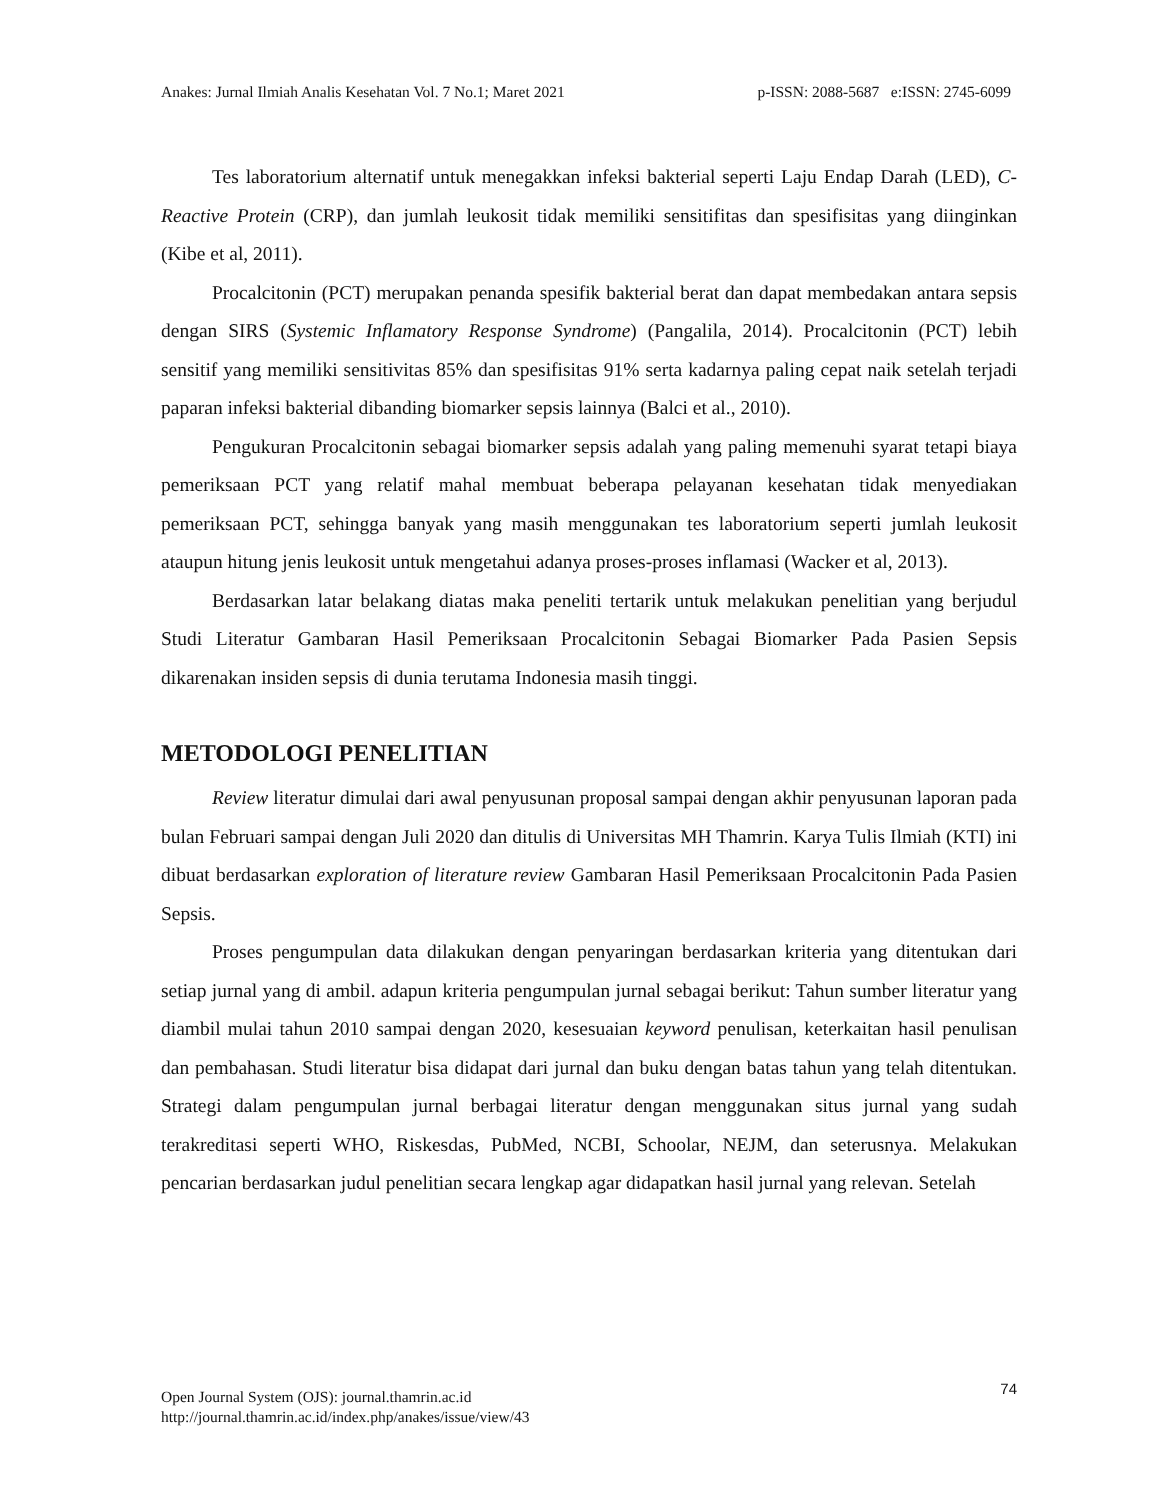Anakes: Jurnal Ilmiah Analis Kesehatan Vol. 7 No.1; Maret 2021 p-ISSN: 2088-5687 e:ISSN: 2745-6099
Tes laboratorium alternatif untuk menegakkan infeksi bakterial seperti Laju Endap Darah (LED), C-Reactive Protein (CRP), dan jumlah leukosit tidak memiliki sensitifitas dan spesifisitas yang diinginkan (Kibe et al, 2011).
Procalcitonin (PCT) merupakan penanda spesifik bakterial berat dan dapat membedakan antara sepsis dengan SIRS (Systemic Inflamatory Response Syndrome) (Pangalila, 2014). Procalcitonin (PCT) lebih sensitif yang memiliki sensitivitas 85% dan spesifisitas 91% serta kadarnya paling cepat naik setelah terjadi paparan infeksi bakterial dibanding biomarker sepsis lainnya (Balci et al., 2010).
Pengukuran Procalcitonin sebagai biomarker sepsis adalah yang paling memenuhi syarat tetapi biaya pemeriksaan PCT yang relatif mahal membuat beberapa pelayanan kesehatan tidak menyediakan pemeriksaan PCT, sehingga banyak yang masih menggunakan tes laboratorium seperti jumlah leukosit ataupun hitung jenis leukosit untuk mengetahui adanya proses-proses inflamasi (Wacker et al, 2013).
Berdasarkan latar belakang diatas maka peneliti tertarik untuk melakukan penelitian yang berjudul Studi Literatur Gambaran Hasil Pemeriksaan Procalcitonin Sebagai Biomarker Pada Pasien Sepsis dikarenakan insiden sepsis di dunia terutama Indonesia masih tinggi.
METODOLOGI PENELITIAN
Review literatur dimulai dari awal penyusunan proposal sampai dengan akhir penyusunan laporan pada bulan Februari sampai dengan Juli 2020 dan ditulis di Universitas MH Thamrin. Karya Tulis Ilmiah (KTI) ini dibuat berdasarkan exploration of literature review Gambaran Hasil Pemeriksaan Procalcitonin Pada Pasien Sepsis.
Proses pengumpulan data dilakukan dengan penyaringan berdasarkan kriteria yang ditentukan dari setiap jurnal yang di ambil. adapun kriteria pengumpulan jurnal sebagai berikut: Tahun sumber literatur yang diambil mulai tahun 2010 sampai dengan 2020, kesesuaian keyword penulisan, keterkaitan hasil penulisan dan pembahasan. Studi literatur bisa didapat dari jurnal dan buku dengan batas tahun yang telah ditentukan. Strategi dalam pengumpulan jurnal berbagai literatur dengan menggunakan situs jurnal yang sudah terakreditasi seperti WHO, Riskesdas, PubMed, NCBI, Schoolar, NEJM, dan seterusnya. Melakukan pencarian berdasarkan judul penelitian secara lengkap agar didapatkan hasil jurnal yang relevan. Setelah
74 Open Journal System (OJS): journal.thamrin.ac.id
http://journal.thamrin.ac.id/index.php/anakes/issue/view/43